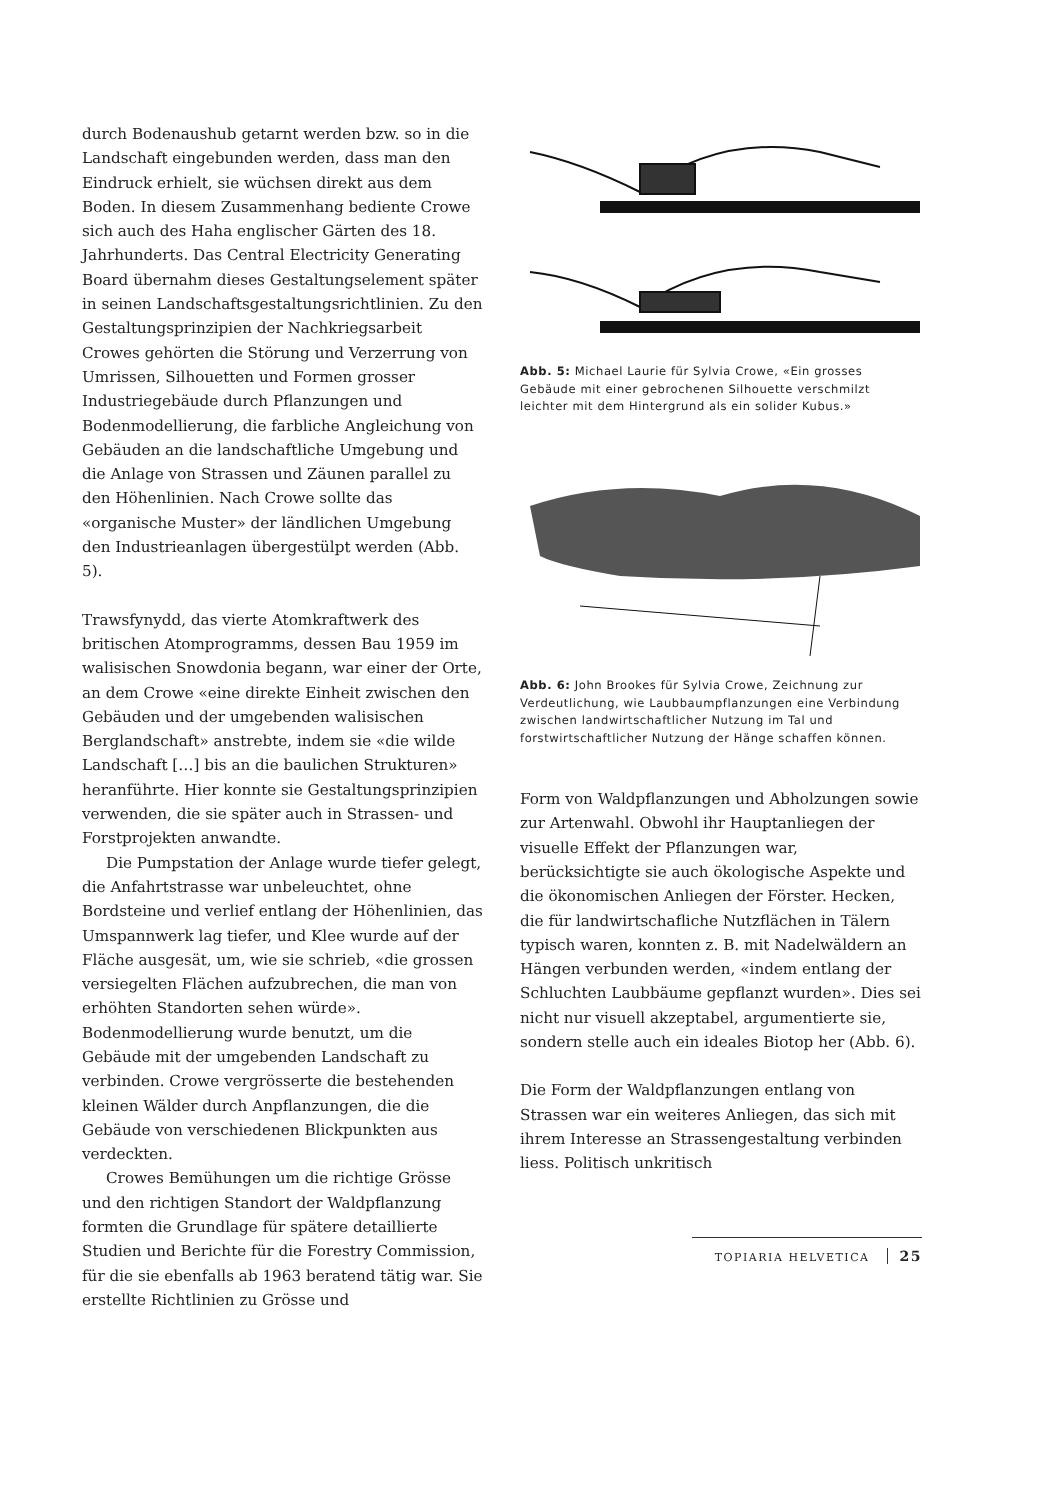durch Bodenaushub getarnt werden bzw. so in die Landschaft eingebunden werden, dass man den Eindruck erhielt, sie wüchsen direkt aus dem Boden. In diesem Zusammenhang bediente Crowe sich auch des Haha englischer Gärten des 18. Jahrhunderts. Das Central Electricity Generating Board übernahm dieses Gestaltungselement später in seinen Landschaftsgestaltungsrichtlinien. Zu den Gestaltungsprinzipien der Nachkriegsarbeit Crowes gehörten die Störung und Verzerrung von Umrissen, Silhouetten und Formen grosser Industriegebäude durch Pflanzungen und Bodenmodellierung, die farbliche Angleichung von Gebäuden an die landschaftliche Umgebung und die Anlage von Strassen und Zäunen parallel zu den Höhenlinien. Nach Crowe sollte das «organische Muster» der ländlichen Umgebung den Industrieanlagen übergestülpt werden (Abb. 5).
Trawsfynydd, das vierte Atomkraftwerk des britischen Atomprogramms, dessen Bau 1959 im walisischen Snowdonia begann, war einer der Orte, an dem Crowe «eine direkte Einheit zwischen den Gebäuden und der umgebenden walisischen Berglandschaft» anstrebte, indem sie «die wilde Landschaft […] bis an die baulichen Strukturen» heranführte. Hier konnte sie Gestaltungsprinzipien verwenden, die sie später auch in Strassen- und Forstprojekten anwandte.
Die Pumpstation der Anlage wurde tiefer gelegt, die Anfahrtstrasse war unbeleuchtet, ohne Bordsteine und verlief entlang der Höhenlinien, das Umspannwerk lag tiefer, und Klee wurde auf der Fläche ausgesät, um, wie sie schrieb, «die grossen versiegelten Flächen aufzubrechen, die man von erhöhten Standorten sehen würde». Bodenmodellierung wurde benutzt, um die Gebäude mit der umgebenden Landschaft zu verbinden. Crowe vergrösserte die bestehenden kleinen Wälder durch Anpflanzungen, die die Gebäude von verschiedenen Blickpunkten aus verdeckten.
Crowes Bemühungen um die richtige Grösse und den richtigen Standort der Waldpflanzung formten die Grundlage für spätere detaillierte Studien und Berichte für die Forestry Commission, für die sie ebenfalls ab 1963 beratend tätig war. Sie erstellte Richtlinien zu Grösse und
Abb. 5: Michael Laurie für Sylvia Crowe, «Ein grosses Gebäude mit einer gebrochenen Silhouette verschmilzt leichter mit dem Hintergrund als ein solider Kubus.»
Abb. 6: John Brookes für Sylvia Crowe, Zeichnung zur Verdeutlichung, wie Laubbaumpflanzungen eine Verbindung zwischen landwirtschaftlicher Nutzung im Tal und forstwirtschaftlicher Nutzung der Hänge schaffen können.
Form von Waldpflanzungen und Abholzungen sowie zur Artenwahl. Obwohl ihr Hauptanliegen der visuelle Effekt der Pflanzungen war, berücksichtigte sie auch ökologische Aspekte und die ökonomischen Anliegen der Förster. Hecken, die für landwirtschafliche Nutzflächen in Tälern typisch waren, konnten z. B. mit Nadelwäldern an Hängen verbunden werden, «indem entlang der Schluchten Laubbäume gepflanzt wurden». Dies sei nicht nur visuell akzeptabel, argumentierte sie, sondern stelle auch ein ideales Biotop her (Abb. 6).
Die Form der Waldpflanzungen entlang von Strassen war ein weiteres Anliegen, das sich mit ihrem Interesse an Strassengestaltung verbinden liess. Politisch unkritisch
TOPIARIA HELVETICA 25